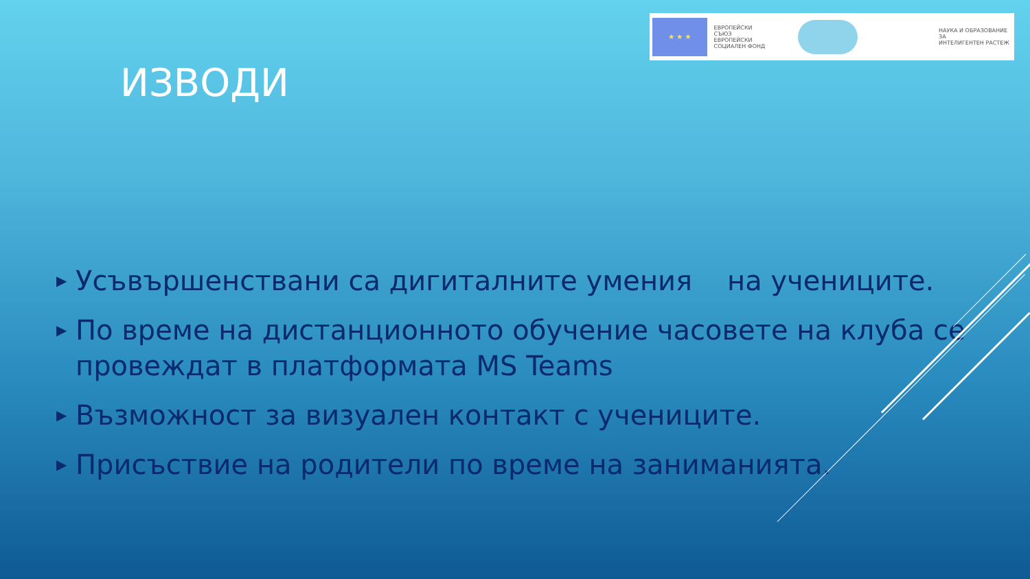★ ★ ★
ЕВРОПЕЙСКИ СЪЮЗ
ЕВРОПЕЙСКИ
СОЦИАЛЕН ФОНД
НАУКА И ОБРАЗОВАНИЕ ЗА
ИНТЕЛИГЕНТЕН РАСТЕЖ
ИЗВОДИ
▶ Усъвършенствани са дигиталните умения на учениците.
▶ По време на дистанционното обучение часовете на клуба се провеждат в платформата MS Teams
▶ Възможност за визуален контакт с учениците.
▶ Присъствие на родители по време на заниманията.